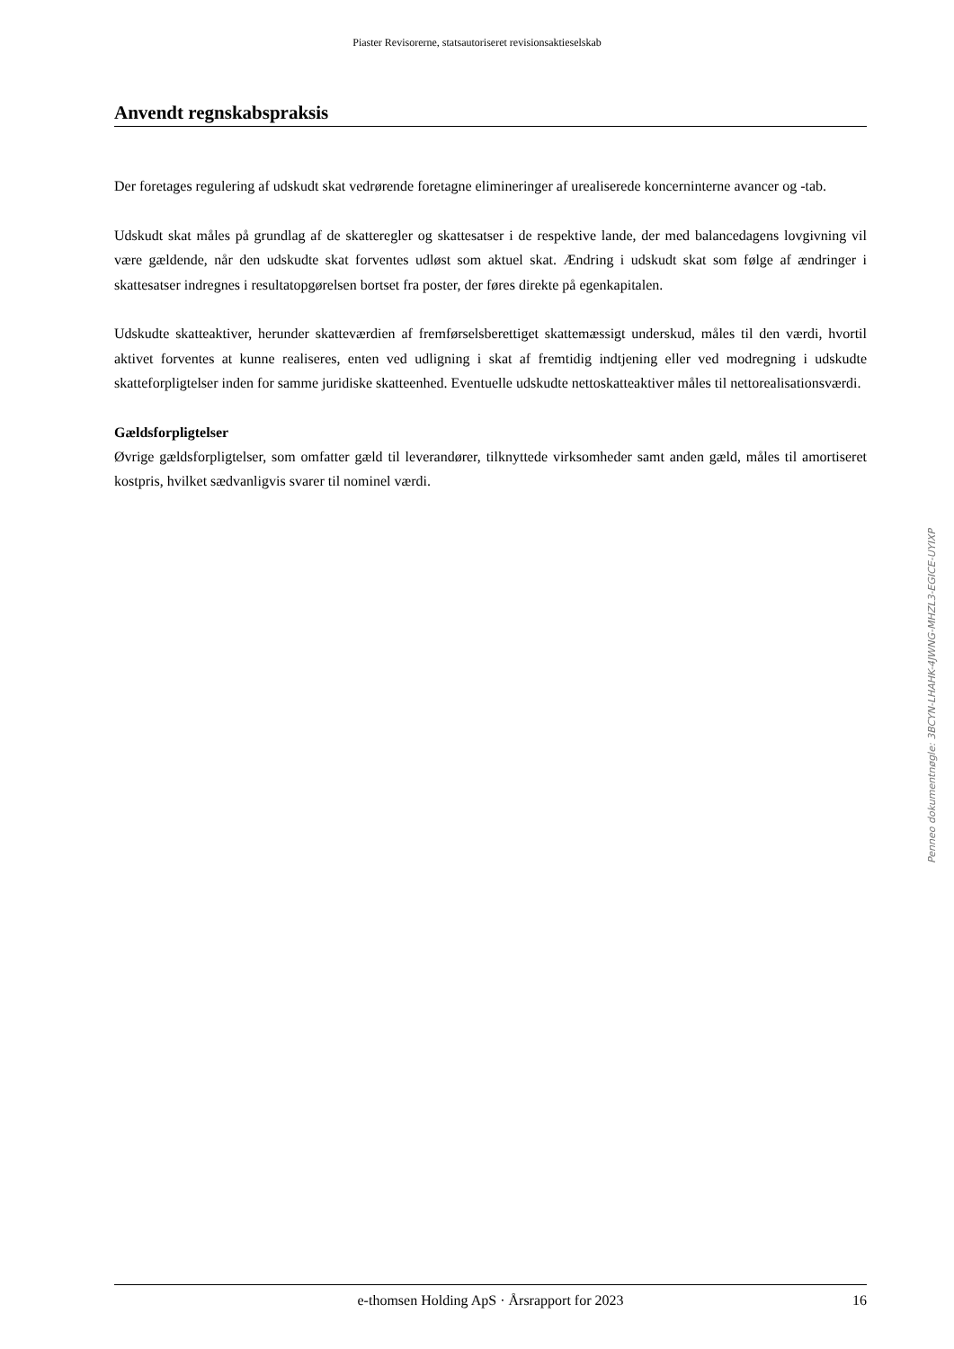Piaster Revisorerne, statsautoriseret revisionsaktieselskab
Anvendt regnskabspraksis
Der foretages regulering af udskudt skat vedrørende foretagne elimineringer af urealiserede koncerninterne avancer og -tab.
Udskudt skat måles på grundlag af de skatteregler og skattesatser i de respektive lande, der med balancedagens lovgivning vil være gældende, når den udskudte skat forventes udløst som aktuel skat. Ændring i udskudt skat som følge af ændringer i skattesatser indregnes i resultatopgørelsen bortset fra poster, der føres direkte på egenkapitalen.
Udskudte skatteaktiver, herunder skatteværdien af fremførselsberettiget skattemæssigt underskud, måles til den værdi, hvortil aktivet forventes at kunne realiseres, enten ved udligning i skat af fremtidig indtjening eller ved modregning i udskudte skatteforpligtelser inden for samme juridiske skatteenhed. Eventuelle udskudte nettoskatteaktiver måles til nettorealisationsværdi.
Gældsforpligtelser
Øvrige gældsforpligtelser, som omfatter gæld til leverandører, tilknyttede virksomheder samt anden gæld, måles til amortiseret kostpris, hvilket sædvanligvis svarer til nominel værdi.
Penneo dokumentnøgle: 3BCYN-LHAHK-4JWNG-MHZL3-EGICE-UYIXP
e-thomsen Holding ApS · Årsrapport for 2023 16